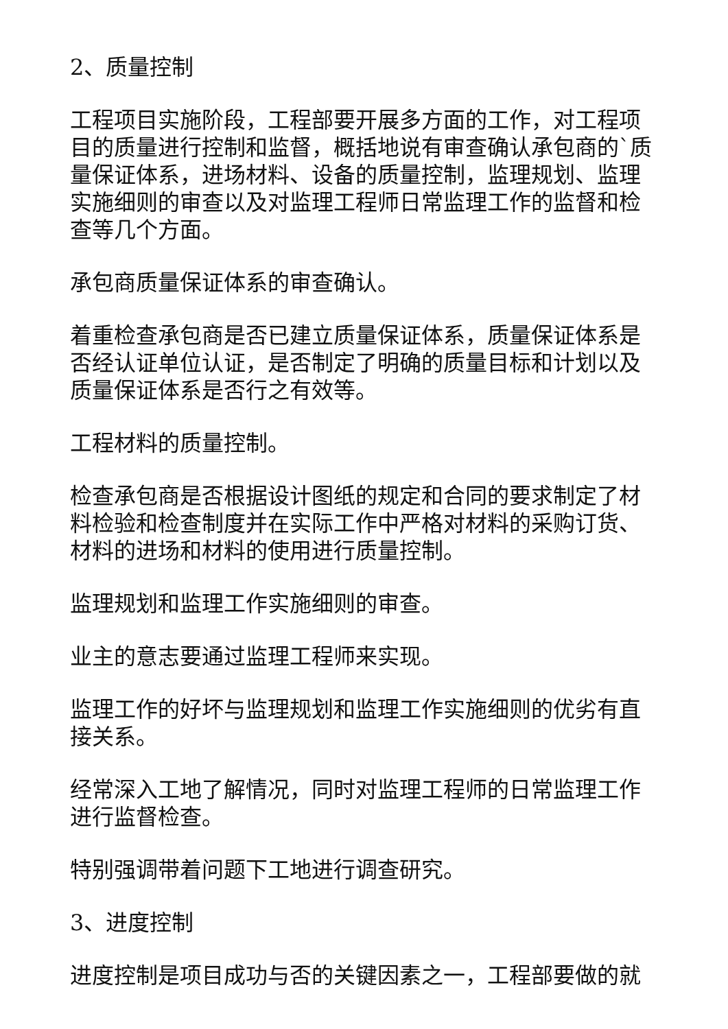2、质量控制
工程项目实施阶段，工程部要开展多方面的工作，对工程项目的质量进行控制和监督，概括地说有审查确认承包商的`质量保证体系，进场材料、设备的质量控制，监理规划、监理实施细则的审查以及对监理工程师日常监理工作的监督和检查等几个方面。
承包商质量保证体系的审查确认。
着重检查承包商是否已建立质量保证体系，质量保证体系是否经认证单位认证，是否制定了明确的质量目标和计划以及质量保证体系是否行之有效等。
工程材料的质量控制。
检查承包商是否根据设计图纸的规定和合同的要求制定了材料检验和检查制度并在实际工作中严格对材料的采购订货、材料的进场和材料的使用进行质量控制。
监理规划和监理工作实施细则的审查。
业主的意志要通过监理工程师来实现。
监理工作的好坏与监理规划和监理工作实施细则的优劣有直接关系。
经常深入工地了解情况，同时对监理工程师的日常监理工作进行监督检查。
特别强调带着问题下工地进行调查研究。
3、进度控制
进度控制是项目成功与否的关键因素之一，工程部要做的就